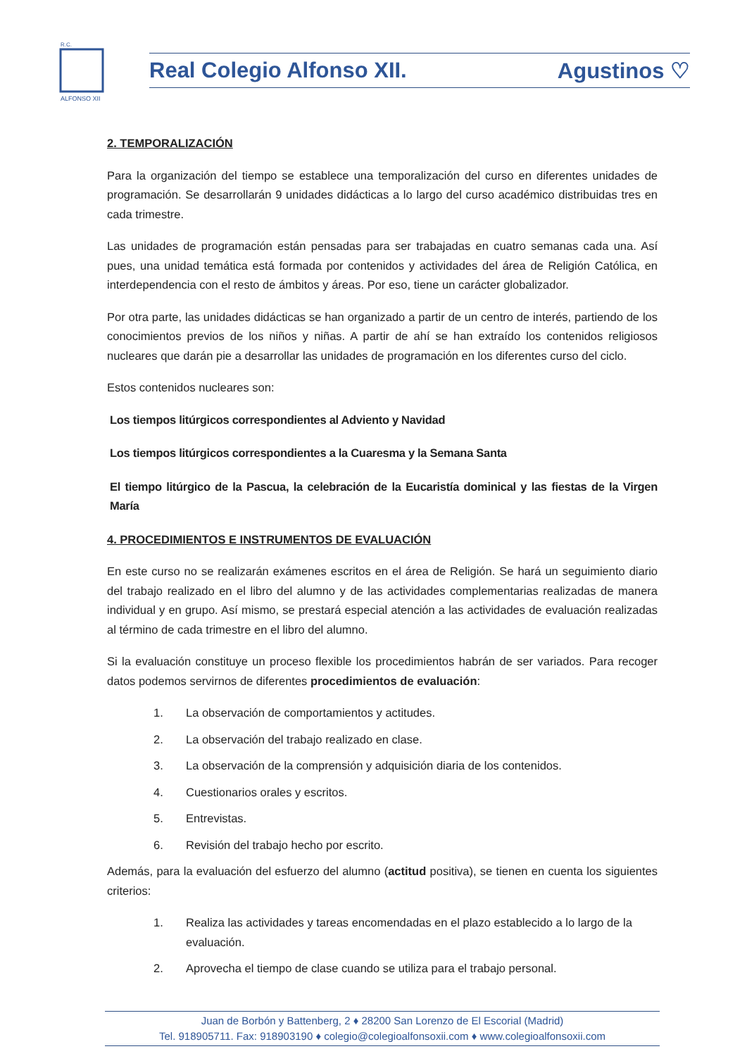ALFONSO XII
R.C.
Real Colegio Alfonso XII. Agustinos ♡
2. TEMPORALIZACIÓN
Para la organización del tiempo se establece una temporalización del curso en diferentes unidades de programación. Se desarrollarán 9 unidades didácticas a lo largo del curso académico distribuidas tres en cada trimestre.
Las unidades de programación están pensadas para ser trabajadas en cuatro semanas cada una. Así pues, una unidad temática está formada por contenidos y actividades del área de Religión Católica, en interdependencia con el resto de ámbitos y áreas. Por eso, tiene un carácter globalizador.
Por otra parte, las unidades didácticas se han organizado a partir de un centro de interés, partiendo de los conocimientos previos de los niños y niñas. A partir de ahí se han extraído los contenidos religiosos nucleares que darán pie a desarrollar las unidades de programación en los diferentes curso del ciclo.
Estos contenidos nucleares son:
Los tiempos litúrgicos correspondientes al Adviento y Navidad
Los tiempos litúrgicos correspondientes a la Cuaresma y la Semana Santa
El tiempo litúrgico de la Pascua, la celebración de la Eucaristía dominical y las fiestas de la Virgen María
4. PROCEDIMIENTOS E INSTRUMENTOS DE EVALUACIÓN
En este curso no se realizarán exámenes escritos en el área de Religión. Se hará un seguimiento diario del trabajo realizado en el libro del alumno y de las actividades complementarias realizadas de manera individual y en grupo. Así mismo, se prestará especial atención a las actividades de evaluación realizadas al término de cada trimestre en el libro del alumno.
Si la evaluación constituye un proceso flexible los procedimientos habrán de ser variados. Para recoger datos podemos servirnos de diferentes procedimientos de evaluación:
1. La observación de comportamientos y actitudes.
2. La observación del trabajo realizado en clase.
3. La observación de la comprensión y adquisición diaria de los contenidos.
4. Cuestionarios orales y escritos.
5. Entrevistas.
6. Revisión del trabajo hecho por escrito.
Además, para la evaluación del esfuerzo del alumno (actitud positiva), se tienen en cuenta los siguientes criterios:
1. Realiza las actividades y tareas encomendadas en el plazo establecido a lo largo de la evaluación.
2. Aprovecha el tiempo de clase cuando se utiliza para el trabajo personal.
Juan de Borbón y Battenberg, 2 ♦ 28200 San Lorenzo de El Escorial (Madrid)
Tel. 918905711. Fax: 918903190 ♦ colegio@colegioalfonsoxii.com ♦ www.colegioalfonsoxii.com